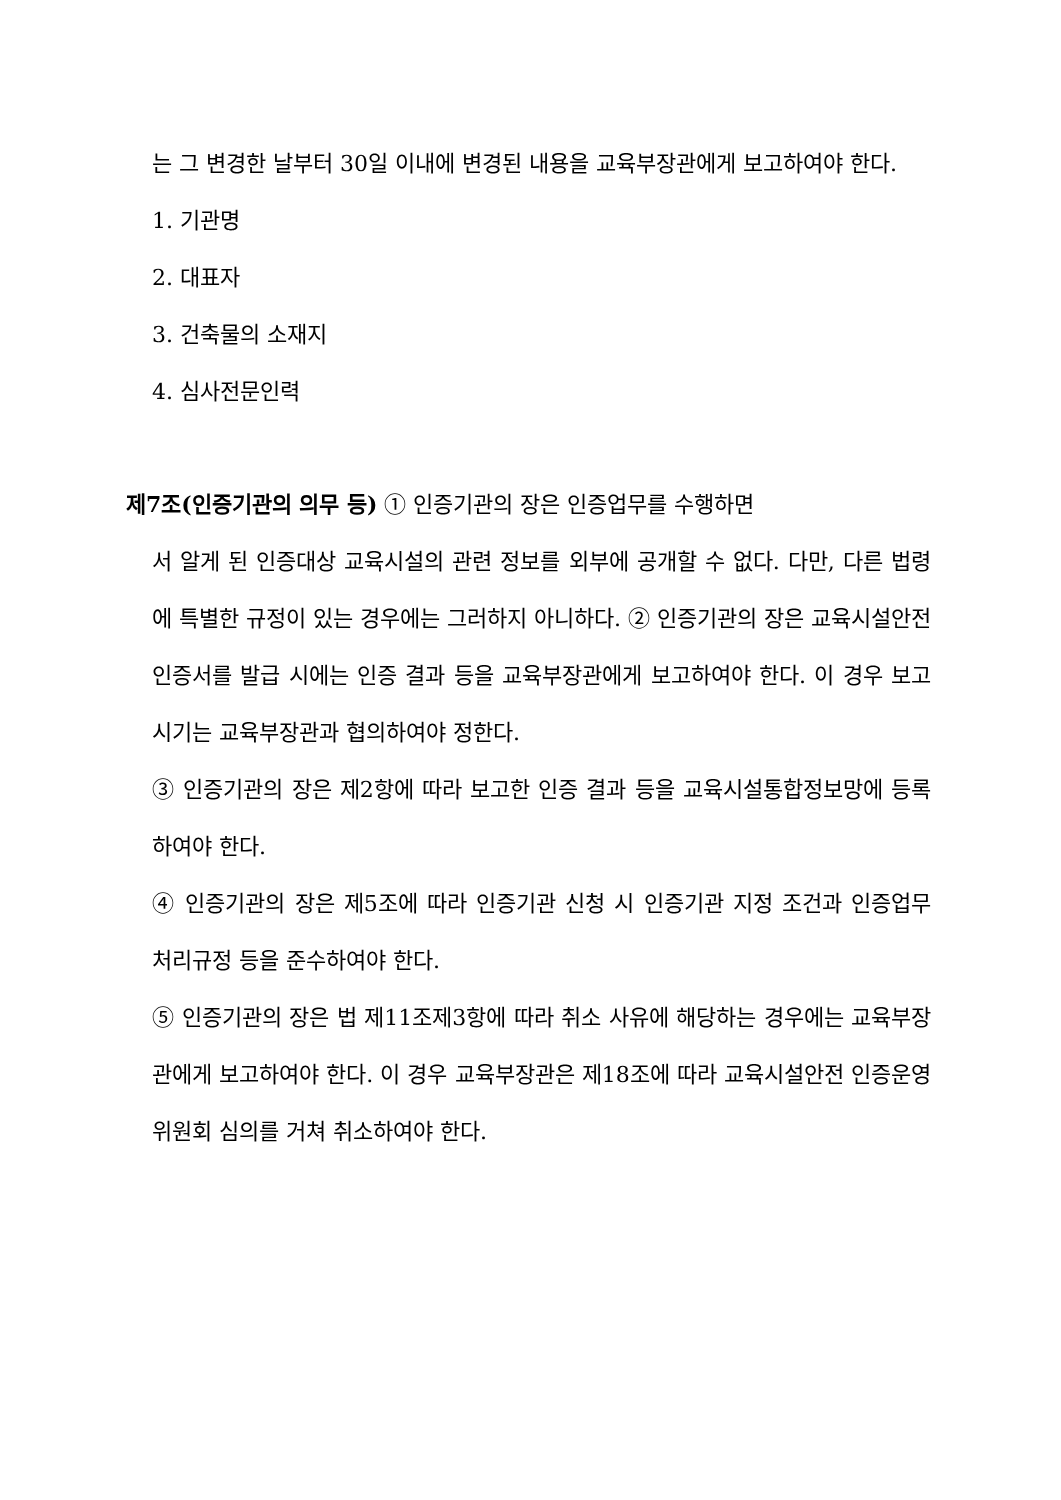는 그 변경한 날부터 30일 이내에 변경된 내용을 교육부장관에게 보고하여야 한다.
1. 기관명
2. 대표자
3. 건축물의 소재지
4. 심사전문인력
제7조(인증기관의 의무 등) ① 인증기관의 장은 인증업무를 수행하면
서 알게 된 인증대상 교육시설의 관련 정보를 외부에 공개할 수 없다. 다만, 다른 법령에 특별한 규정이 있는 경우에는 그러하지 아니하다. ② 인증기관의 장은 교육시설안전 인증서를 발급 시에는 인증 결과 등을 교육부장관에게 보고하여야 한다. 이 경우 보고 시기는 교육부장관과 협의하여야 정한다.
③ 인증기관의 장은 제2항에 따라 보고한 인증 결과 등을 교육시설통합정보망에 등록하여야 한다.
④ 인증기관의 장은 제5조에 따라 인증기관 신청 시 인증기관 지정 조건과 인증업무 처리규정 등을 준수하여야 한다.
⑤ 인증기관의 장은 법 제11조제3항에 따라 취소 사유에 해당하는 경우에는 교육부장관에게 보고하여야 한다. 이 경우 교육부장관은 제18조에 따라 교육시설안전 인증운영위원회 심의를 거쳐 취소하여야 한다.